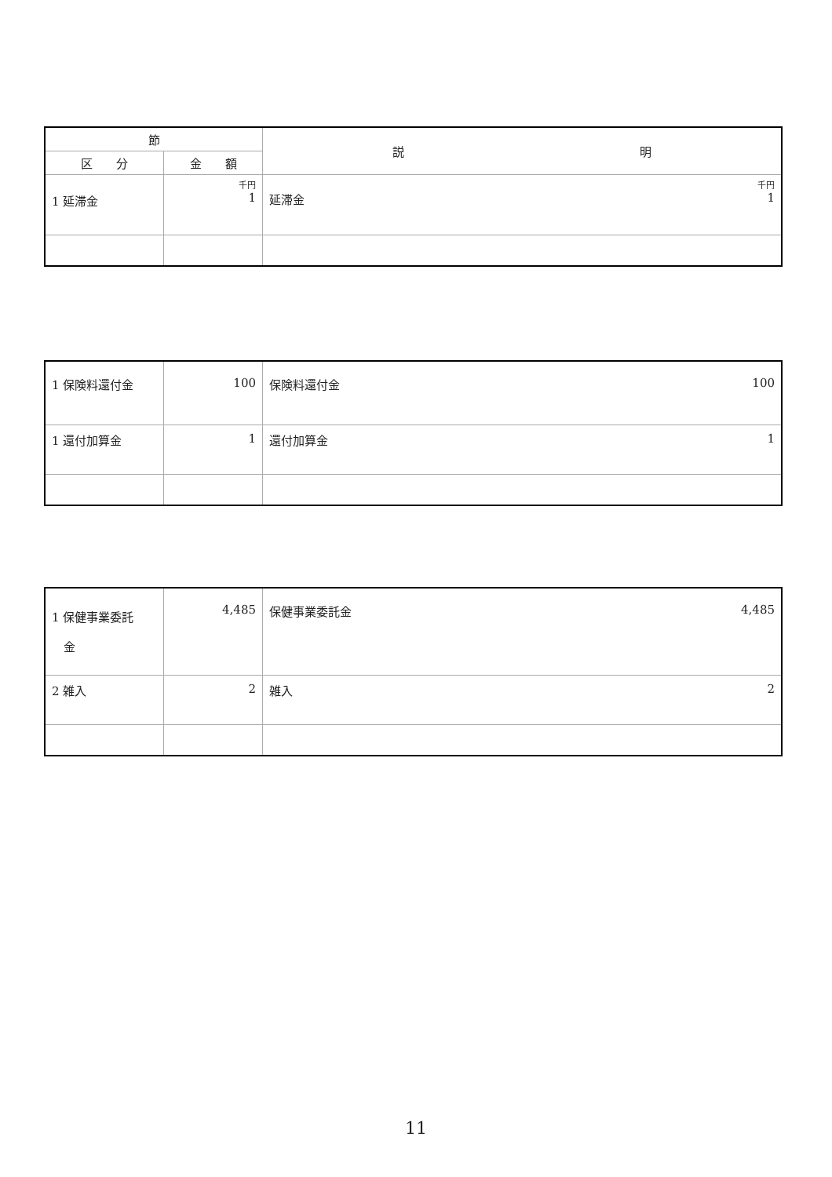| 節 | | 説 明 |
| --- | --- | --- |
| 区 分 | 金 額 | |
| 1 延滞金 | 千円 1 | 千円 1 延滞金 |
| 1 保険料還付金 | 100 | 100 保険料還付金 |
| 1 還付加算金 | 1 | 1 還付加算金 |
| 1 保健事業委託 金 | 4,485 | 4,485 保健事業委託金 |
| 2 雑入 | 2 | 2 雑入 |
11